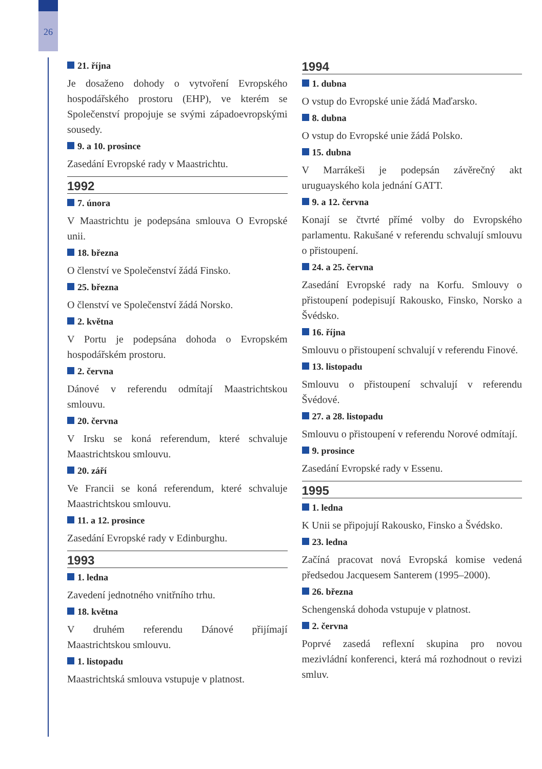26
21. října
Je dosaženo dohody o vytvoření Evropského hospodářského prostoru (EHP), ve kterém se Společenství propojuje se svými západoevropskými sousedy.
9. a 10. prosince
Zasedání Evropské rady v Maastrichtu.
1992
7. února
V Maastrichtu je podepsána smlouva O Evropské unii.
18. března
O členství ve Společenství žádá Finsko.
25. března
O členství ve Společenství žádá Norsko.
2. května
V Portu je podepsána dohoda o Evropském hospodářském prostoru.
2. června
Dánové v referendu odmítají Maastrichtskou smlouvu.
20. června
V Irsku se koná referendum, které schvaluje Maastrichtskou smlouvu.
20. září
Ve Francii se koná referendum, které schvaluje Maastrichtskou smlouvu.
11. a 12. prosince
Zasedání Evropské rady v Edinburghu.
1993
1. ledna
Zavedení jednotného vnitřního trhu.
18. května
V druhém referendu Dánové přijímají Maastrichtskou smlouvu.
1. listopadu
Maastrichtská smlouva vstupuje v platnost.
1994
1. dubna
O vstup do Evropské unie žádá Maďarsko.
8. dubna
O vstup do Evropské unie žádá Polsko.
15. dubna
V Marrákeši je podepsán závěrečný akt uruguayského kola jednání GATT.
9. a 12. června
Konají se čtvrté přímé volby do Evropského parlamentu. Rakušané v referendu schvalují smlouvu o přistoupení.
24. a 25. června
Zasedání Evropské rady na Korfu. Smlouvy o přistoupení podepisují Rakousko, Finsko, Norsko a Švédsko.
16. října
Smlouvu o přistoupení schvalují v referendu Finové.
13. listopadu
Smlouvu o přistoupení schvalují v referendu Švédové.
27. a 28. listopadu
Smlouvu o přistoupení v referendu Norové odmítají.
9. prosince
Zasedání Evropské rady v Essenu.
1995
1. ledna
K Unii se připojují Rakousko, Finsko a Švédsko.
23. ledna
Začíná pracovat nová Evropská komise vedená předsedou Jacquesem Santerem (1995–2000).
26. března
Schengenská dohoda vstupuje v platnost.
2. června
Poprvé zasedá reflexní skupina pro novou mezivládní konferenci, která má rozhodnout o revizi smluv.